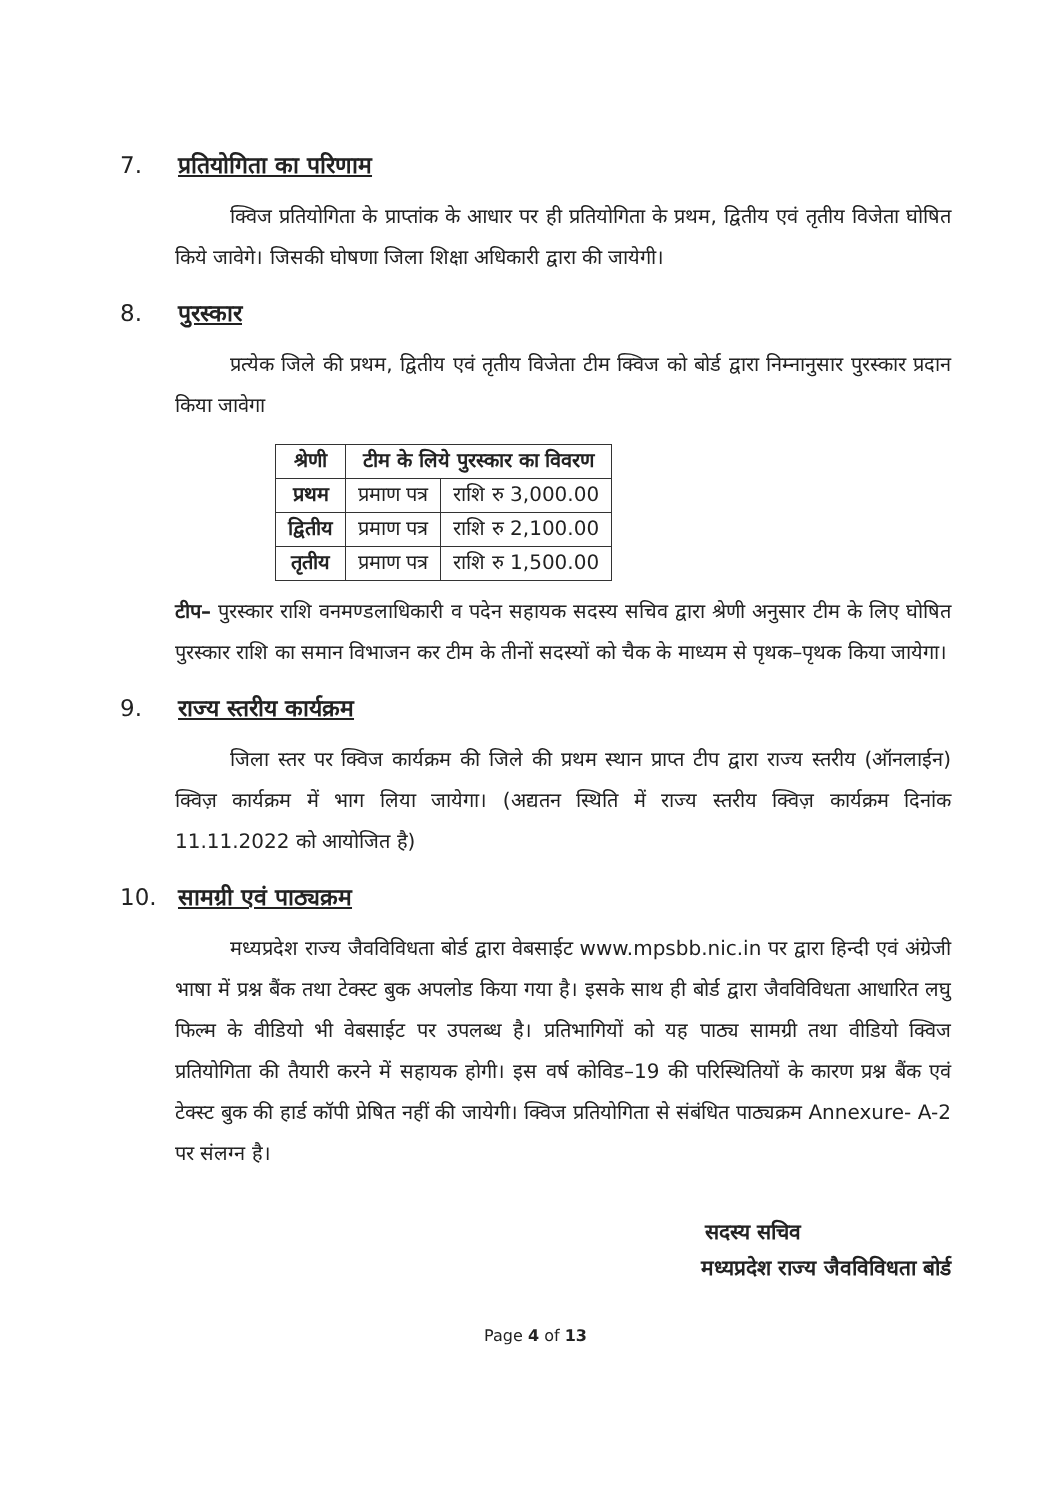7. प्रतियोगिता का परिणाम
क्विज प्रतियोगिता के प्राप्तांक के आधार पर ही प्रतियोगिता के प्रथम, द्वितीय एवं तृतीय विजेता घोषित किये जावेगे। जिसकी घोषणा जिला शिक्षा अधिकारी द्वारा की जायेगी।
8. पुरस्कार
प्रत्येक जिले की प्रथम, द्वितीय एवं तृतीय विजेता टीम क्विज को बोर्ड द्वारा निम्नानुसार पुरस्कार प्रदान किया जावेगा
| श्रेणी | टीम के लिये पुरस्कार का विवरण | |
| --- | --- | --- |
| प्रथम | प्रमाण पत्र | राशि रु 3,000.00 |
| द्वितीय | प्रमाण पत्र | राशि रु 2,100.00 |
| तृतीय | प्रमाण पत्र | राशि रु 1,500.00 |
टीप– पुरस्कार राशि वनमण्डलाधिकारी व पदेन सहायक सदस्य सचिव द्वारा श्रेणी अनुसार टीम के लिए घोषित पुरस्कार राशि का समान विभाजन कर टीम के तीनों सदस्यों को चैक के माध्यम से पृथक–पृथक किया जायेगा।
9. राज्य स्तरीय कार्यक्रम
जिला स्तर पर क्विज कार्यक्रम की जिले की प्रथम स्थान प्राप्त टीप द्वारा राज्य स्तरीय (ऑनलाईन) क्विज़ कार्यक्रम में भाग लिया जायेगा। (अद्यतन स्थिति में राज्य स्तरीय क्विज़ कार्यक्रम दिनांक 11.11.2022 को आयोजित है)
10. सामग्री एवं पाठ्यक्रम
मध्यप्रदेश राज्य जैवविविधता बोर्ड द्वारा वेबसाईट www.mpsbb.nic.in पर द्वारा हिन्दी एवं अंग्रेजी भाषा में प्रश्न बैंक तथा टेक्स्ट बुक अपलोड किया गया है। इसके साथ ही बोर्ड द्वारा जैवविविधता आधारित लघु फिल्म के वीडियो भी वेबसाईट पर उपलब्ध है। प्रतिभागियों को यह पाठ्य सामग्री तथा वीडियो क्विज प्रतियोगिता की तैयारी करने में सहायक होगी। इस वर्ष कोविड–19 की परिस्थितियों के कारण प्रश्न बैंक एवं टेक्स्ट बुक की हार्ड कॉपी प्रेषित नहीं की जायेगी। क्विज प्रतियोगिता से संबंधित पाठ्यक्रम Annexure- A-2 पर संलग्न है।
सदस्य सचिव
मध्यप्रदेश राज्य जैवविविधता बोर्ड
Page 4 of 13